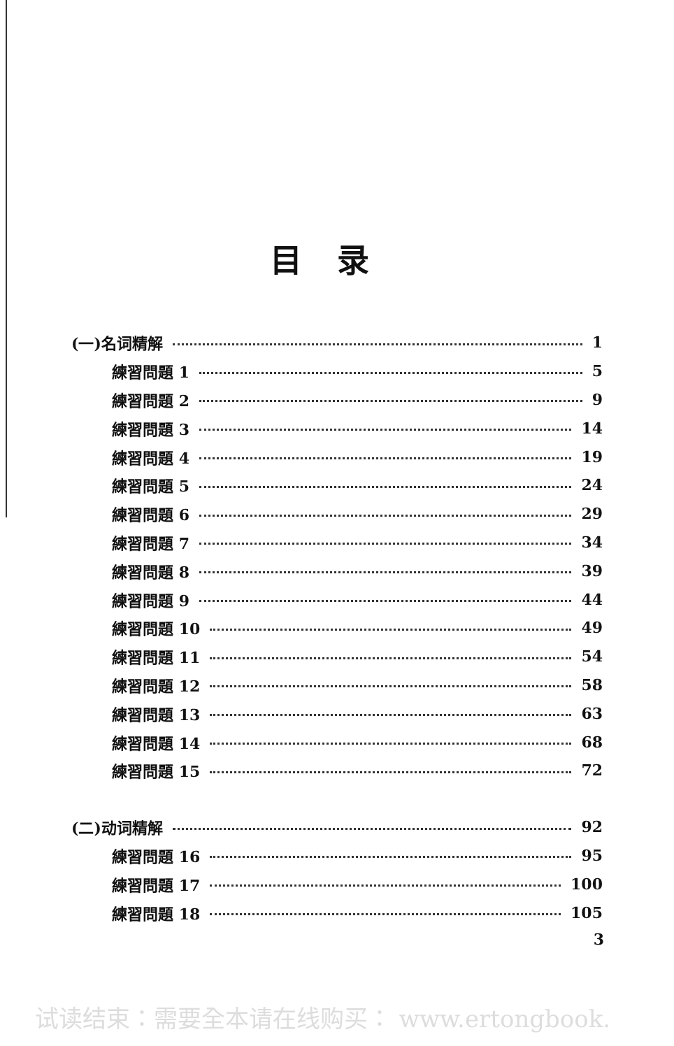目录
(一)名词精解 1
練習問題 1 5
練習問題 2 9
練習問題 3 14
練習問題 4 19
練習問題 5 24
練習問題 6 29
練習問題 7 34
練習問題 8 39
練習問題 9 44
練習問題 10 49
練習問題 11 54
練習問題 12 58
練習問題 13 63
練習問題 14 68
練習問題 15 72
(二)动词精解 92
練習問題 16 95
練習問題 17 100
練習問題 18 105
3
试读结束：需要全本请在线购买： www.ertongbook.